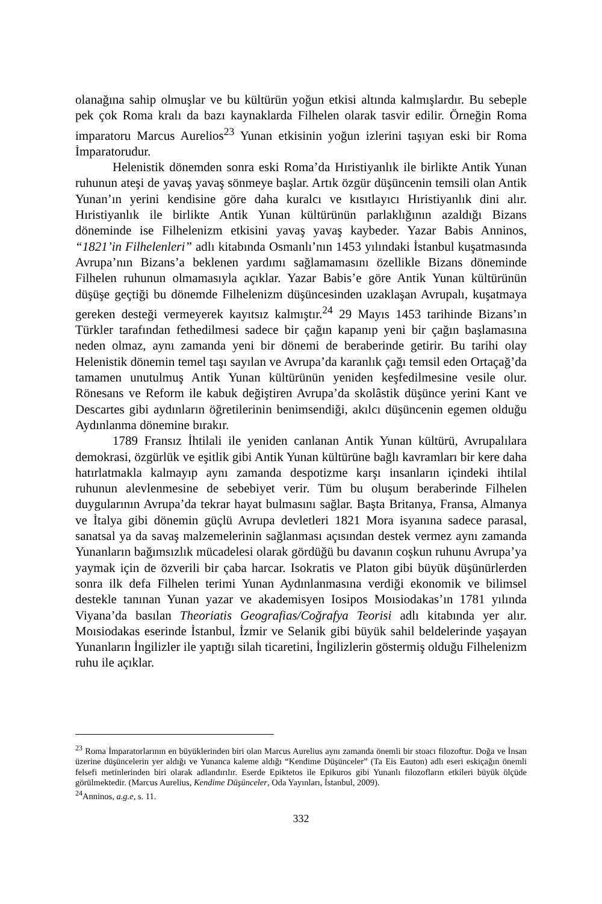olanağına sahip olmuşlar ve bu kültürün yoğun etkisi altında kalmışlardır. Bu sebeple pek çok Roma kralı da bazı kaynaklarda Filhelen olarak tasvir edilir. Örneğin Roma imparatoru Marcus Aurelios<sup>23</sup> Yunan etkisinin yoğun izlerini taşıyan eski bir Roma İmparatorudur.
Helenistik dönemden sonra eski Roma’da Hıristiyanlık ile birlikte Antik Yunan ruhunun ateşi de yavaş yavaş sönmeye başlar. Artık özgür düşüncenin temsili olan Antik Yunan’ın yerini kendisine göre daha kuralcı ve kısıtlayıcı Hıristiyanlık dini alır. Hıristiyanlık ile birlikte Antik Yunan kültürünün parlaklığının azaldığı Bizans döneminde ise Filhelenizm etkisini yavaş yavaş kaybeder. Yazar Babis Anninos, “1821’in Filhelenleri” adlı kitabında Osmanlı’nın 1453 yılındaki İstanbul kuşatmasında Avrupa’nın Bizans’a beklenen yardımı sağlamamasını özellikle Bizans döneminde Filhelen ruhunun olmamasıyla açıklar. Yazar Babis’e göre Antik Yunan kültürünün düşüşe geçtiği bu dönemde Filhelenizm düşüncesinden uzaklaşan Avrupalı, kuşatmaya gereken desteği vermeyerek kayıtsız kalmıştır.<sup>24</sup> 29 Mayıs 1453 tarihinde Bizans’ın Türkler tarafından fethedilmesi sadece bir çağın kapanıp yeni bir çağın başlamasına neden olmaz, aynı zamanda yeni bir dönemi de beraberinde getirir. Bu tarihi olay Helenistik dönemin temel taşı sayılan ve Avrupa’da karanlık çağı temsil eden Ortaçağ’da tamamen unutulmuş Antik Yunan kültürünün yeniden keşfedilmesine vesile olur. Rönesans ve Reform ile kabuk değiştiren Avrupa’da skolâstik düşünce yerini Kant ve Descartes gibi aydınların öğretilerinin benimsendiği, akılcı düşüncenin egemen olduğu Aydınlanma dönemine bırakır.
1789 Fransız İhtilali ile yeniden canlanan Antik Yunan kültürü, Avrupalılara demokrasi, özgürlük ve eşitlik gibi Antik Yunan kültürüne bağlı kavramları bir kere daha hatırlatmakla kalmayıp aynı zamanda despotizme karşı insanların içindeki ihtilal ruhunun alevlenmesine de sebebiyet verir. Tüm bu oluşum beraberinde Filhelen duygularının Avrupa’da tekrar hayat bulmasını sağlar. Başta Britanya, Fransa, Almanya ve İtalya gibi dönemin güçlü Avrupa devletleri 1821 Mora isyanına sadece parasal, sanatsal ya da savaş malzemelerinin sağlanması açısından destek vermez aynı zamanda Yunanların bağımsızlık mücadelesi olarak gördüğü bu davanın coşkun ruhunu Avrupa’ya yaymak için de özverili bir çaba harcar. Isokratis ve Platon gibi büyük düşünürlerden sonra ilk defa Filhelen terimi Yunan Aydınlanmasına verdiği ekonomik ve bilimsel destekle tanınan Yunan yazar ve akademisyen Iosipos Moısiodakas’ın 1781 yılında Viyana’da basılan Theoriatis Geografias/Coğrafya Teorisi adlı kitabında yer alır. Moısiodakas eserinde İstanbul, İzmir ve Selanik gibi büyük sahil beldelerinde yaşayan Yunanların İngilizler ile yaptığı silah ticaretini, İngilizlerin göstermiş olduğu Filhelenizm ruhu ile açıklar.
<sup>23</sup> Roma İmparatorlarının en büyüklerinden biri olan Marcus Aurelius aynı zamanda önemli bir stoacı filozoftur. Doğa ve İnsan üzerine düşüncelerin yer aldığı ve Yunanca kaleme aldığı “Kendime Düşünceler” (Ta Eis Eauton) adlı eseri eskiçağın önemli felsefi metinlerinden biri olarak adlandırılır. Eserde Epiktetos ile Epikuros gibi Yunanlı filozofların etkileri büyük ölçüde görülmektedir. (Marcus Aurelius, Kendime Düşünceler, Oda Yayınları, İstanbul, 2009).
<sup>24</sup> Anninos, a.g.e, s. 11.
332